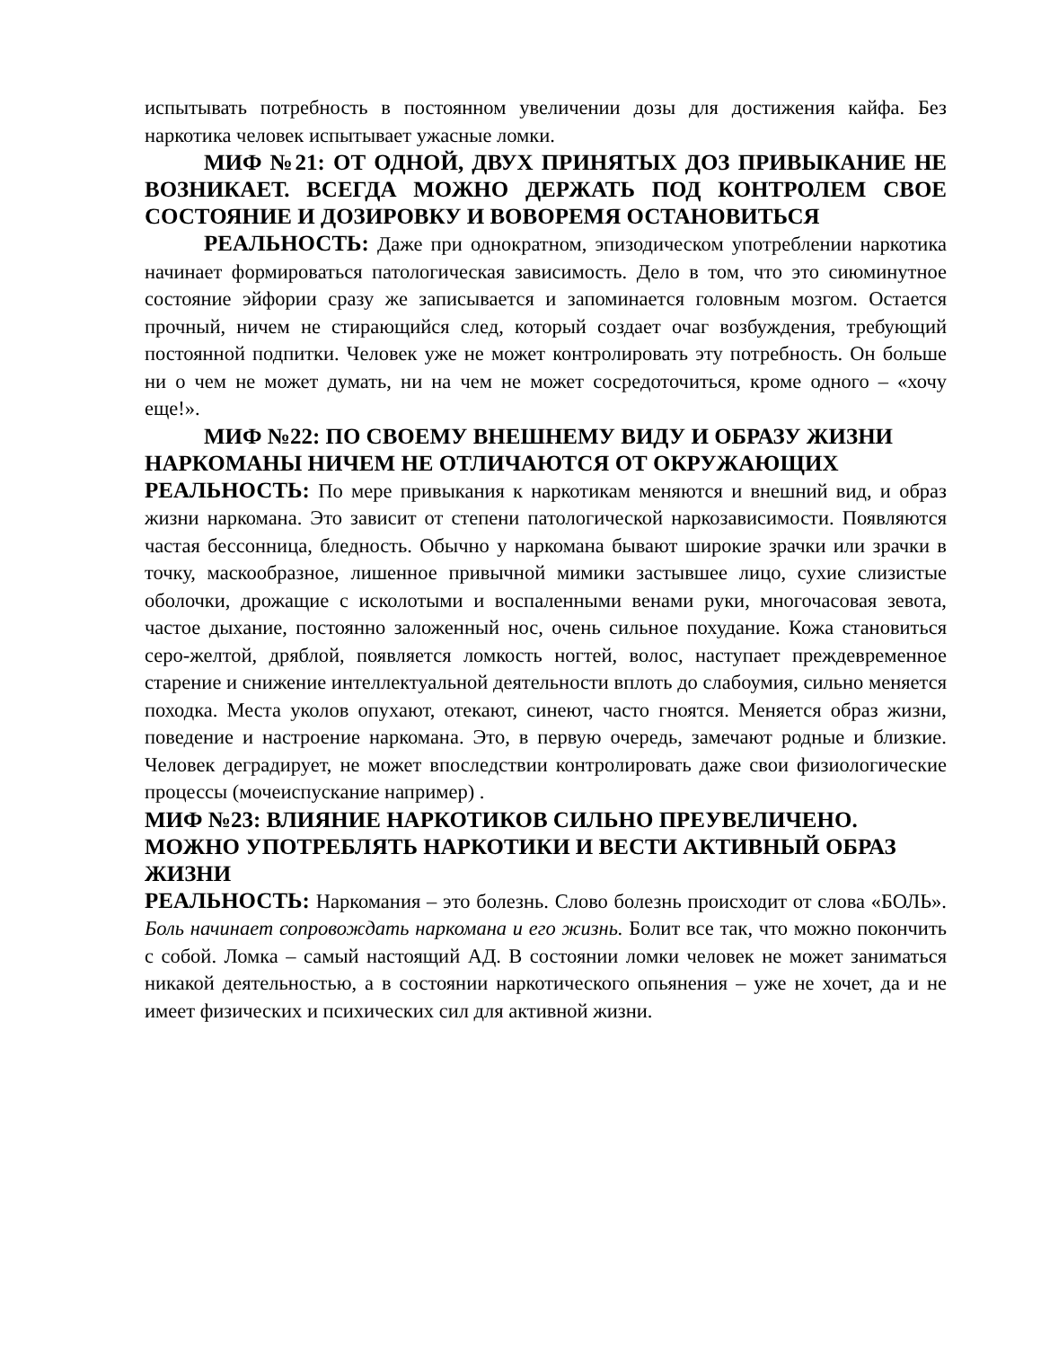испытывать потребность в постоянном увеличении дозы для достижения кайфа. Без наркотика человек испытывает ужасные ломки.
МИФ №21: ОТ ОДНОЙ, ДВУХ ПРИНЯТЫХ ДОЗ ПРИВЫКАНИЕ НЕ ВОЗНИКАЕТ. ВСЕГДА МОЖНО ДЕРЖАТЬ ПОД КОНТРОЛЕМ СВОЕ СОСТОЯНИЕ И ДОЗИРОВКУ И ВОВОРЕМЯ ОСТАНОВИТЬСЯ
РЕАЛЬНОСТЬ: Даже при однократном, эпизодическом употреблении наркотика начинает формироваться патологическая зависимость. Дело в том, что это сиюминутное состояние эйфории сразу же записывается и запоминается головным мозгом. Остается прочный, ничем не стирающийся след, который создает очаг возбуждения, требующий постоянной подпитки. Человек уже не может контролировать эту потребность. Он больше ни о чем не может думать, ни на чем не может сосредоточиться, кроме одного – «хочу еще!».
МИФ №22: ПО СВОЕМУ ВНЕШНЕМУ ВИДУ И ОБРАЗУ ЖИЗНИ НАРКОМАНЫ НИЧЕМ НЕ ОТЛИЧАЮТСЯ ОТ ОКРУЖАЮЩИХ
РЕАЛЬНОСТЬ: По мере привыкания к наркотикам меняются и внешний вид, и образ жизни наркомана. Это зависит от степени патологической наркозависимости. Появляются частая бессонница, бледность. Обычно у наркомана бывают широкие зрачки или зрачки в точку, маскообразное, лишенное привычной мимики застывшее лицо, сухие слизистые оболочки, дрожащие с исколотыми и воспаленными венами руки, многочасовая зевота, частое дыхание, постоянно заложенный нос, очень сильное похудание. Кожа становиться серо-желтой, дряблой, появляется ломкость ногтей, волос, наступает преждевременное старение и снижение интеллектуальной деятельности вплоть до слабоумия, сильно меняется походка. Места уколов опухают, отекают, синеют, часто гноятся. Меняется образ жизни, поведение и настроение наркомана. Это, в первую очередь, замечают родные и близкие. Человек деградирует, не может впоследствии контролировать даже свои физиологические процессы (мочеиспускание например) .
МИФ №23: ВЛИЯНИЕ НАРКОТИКОВ СИЛЬНО ПРЕУВЕЛИЧЕНО. МОЖНО УПОТРЕБЛЯТЬ НАРКОТИКИ И ВЕСТИ АКТИВНЫЙ ОБРАЗ ЖИЗНИ
РЕАЛЬНОСТЬ: Наркомания – это болезнь. Слово болезнь происходит от слова «БОЛЬ». Боль начинает сопровождать наркомана и его жизнь. Болит все так, что можно покончить с собой. Ломка – самый настоящий АД. В состоянии ломки человек не может заниматься никакой деятельностью, а в состоянии наркотического опьянения – уже не хочет, да и не имеет физических и психических сил для активной жизни.